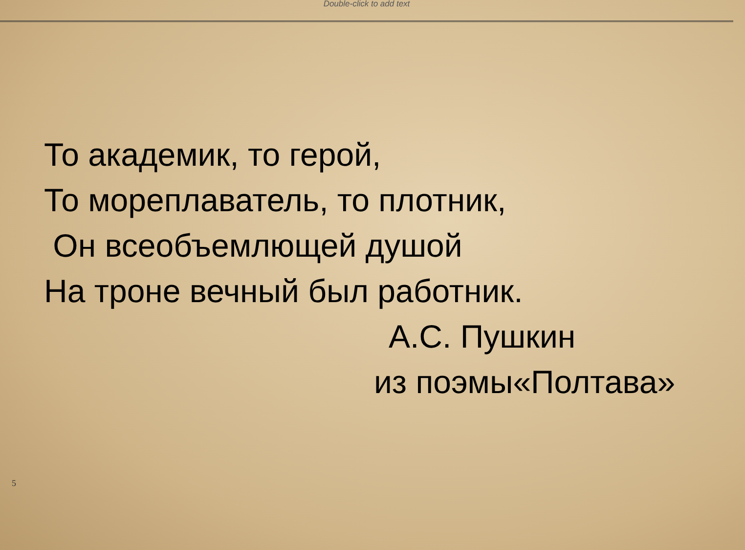Double-click to add text
То академик, то герой,
То мореплаватель, то плотник,
Он всеобъемлющей душой
На троне вечный был работник.
А.С. Пушкин
из поэмы«Полтава»
5